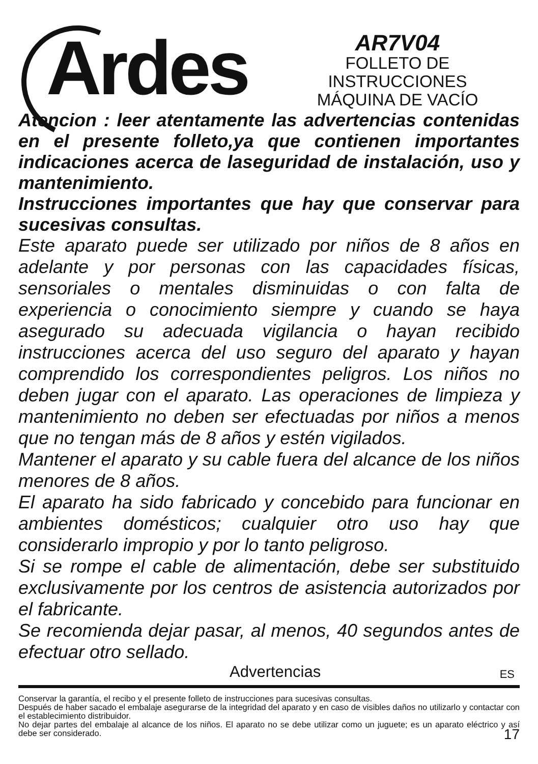Ardes
AR7V04
FOLLETO DE INSTRUCCIONES
MÁQUINA DE VACÍO
Atencion : leer atentamente las advertencias contenidas en el presente folleto,ya que contienen importantes indicaciones acerca de laseguridad de instalación, uso y mantenimiento.
Instrucciones importantes que hay que conservar para sucesivas consultas.
Este aparato puede ser utilizado por niños de 8 años en adelante y por personas con las capacidades físicas, sensoriales o mentales disminuidas o con falta de experiencia o conocimiento siempre y cuando se haya asegurado su adecuada vigilancia o hayan recibido instrucciones acerca del uso seguro del aparato y hayan comprendido los correspondientes peligros. Los niños no deben jugar con el aparato. Las operaciones de limpieza y mantenimiento no deben ser efectuadas por niños a menos que no tengan más de 8 años y estén vigilados.
Mantener el aparato y su cable fuera del alcance de los niños menores de 8 años.
El aparato ha sido fabricado y concebido para funcionar en ambientes domésticos; cualquier otro uso hay que considerarlo impropio y por lo tanto peligroso.
Si se rompe el cable de alimentación, debe ser substituido exclusivamente por los centros de asistencia autorizados por el fabricante.
Se recomienda dejar pasar, al menos, 40 segundos antes de efectuar otro sellado.
Advertencias ES
Conservar la garantía, el recibo y el presente folleto de instrucciones para sucesivas consultas.
Después de haber sacado el embalaje asegurarse de la integridad del aparato y en caso de visibles daños no utilizarlo y contactar con el establecimiento distribuidor.
No dejar partes del embalaje al alcance de los niños. El aparato no se debe utilizar como un juguete; es un aparato eléctrico y así debe ser considerado.
17